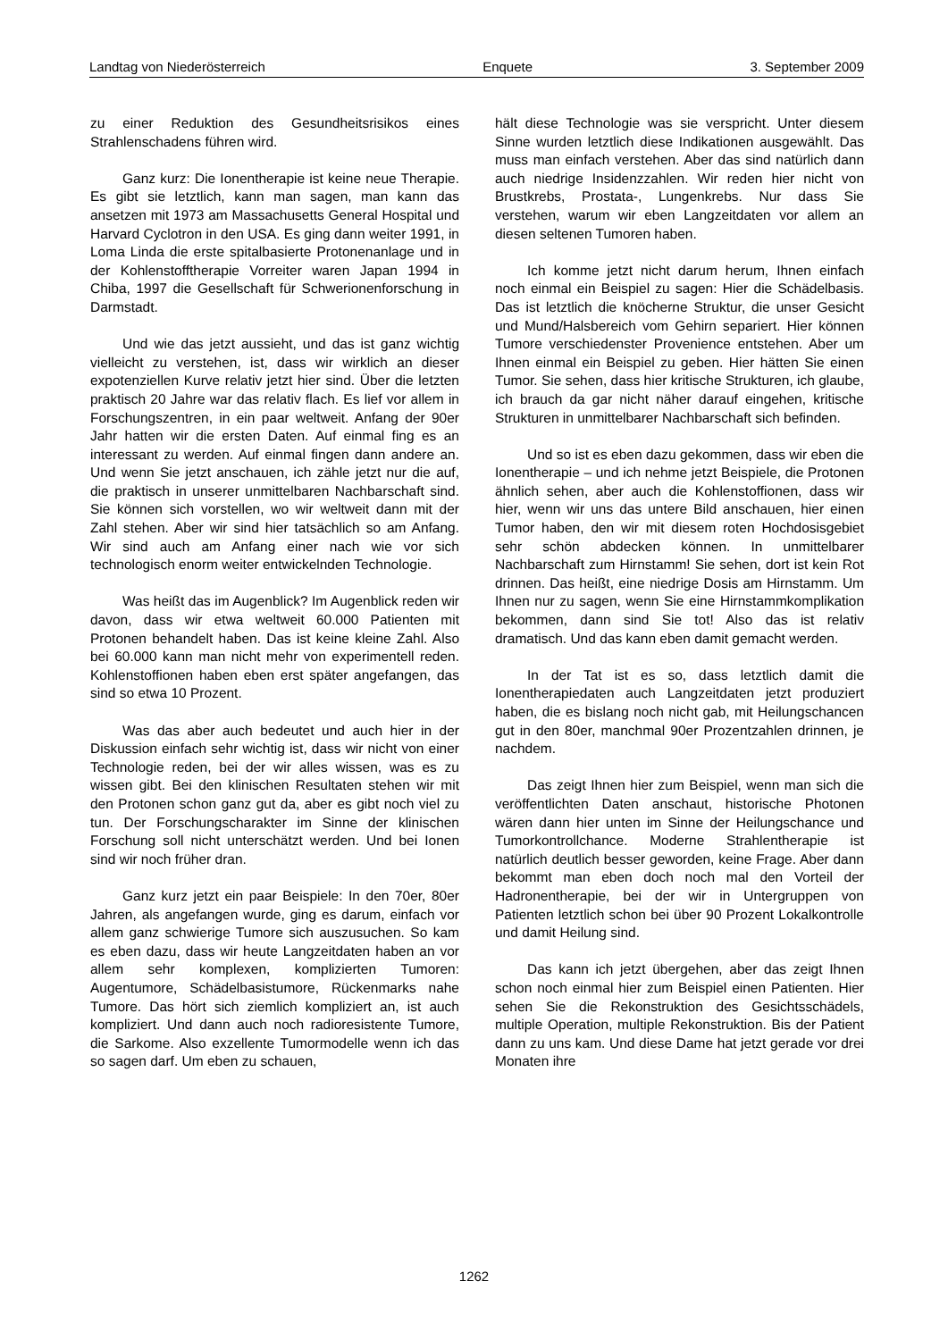Landtag von Niederösterreich Enquete 3. September 2009
zu einer Reduktion des Gesundheitsrisikos eines Strahlenschadens führen wird.
Ganz kurz: Die Ionentherapie ist keine neue Therapie. Es gibt sie letztlich, kann man sagen, man kann das ansetzen mit 1973 am Massachusetts General Hospital und Harvard Cyclotron in den USA. Es ging dann weiter 1991, in Loma Linda die erste spitalbasierte Protonenanlage und in der Kohlenstofftherapie Vorreiter waren Japan 1994 in Chiba, 1997 die Gesellschaft für Schwerionenforschung in Darmstadt.
Und wie das jetzt aussieht, und das ist ganz wichtig vielleicht zu verstehen, ist, dass wir wirklich an dieser expotenziellen Kurve relativ jetzt hier sind. Über die letzten praktisch 20 Jahre war das relativ flach. Es lief vor allem in Forschungszentren, in ein paar weltweit. Anfang der 90er Jahr hatten wir die ersten Daten. Auf einmal fing es an interessant zu werden. Auf einmal fingen dann andere an. Und wenn Sie jetzt anschauen, ich zähle jetzt nur die auf, die praktisch in unserer unmittelbaren Nachbarschaft sind. Sie können sich vorstellen, wo wir weltweit dann mit der Zahl stehen. Aber wir sind hier tatsächlich so am Anfang. Wir sind auch am Anfang einer nach wie vor sich technologisch enorm weiter entwickelnden Technologie.
Was heißt das im Augenblick? Im Augenblick reden wir davon, dass wir etwa weltweit 60.000 Patienten mit Protonen behandelt haben. Das ist keine kleine Zahl. Also bei 60.000 kann man nicht mehr von experimentell reden. Kohlenstoffionen haben eben erst später angefangen, das sind so etwa 10 Prozent.
Was das aber auch bedeutet und auch hier in der Diskussion einfach sehr wichtig ist, dass wir nicht von einer Technologie reden, bei der wir alles wissen, was es zu wissen gibt. Bei den klinischen Resultaten stehen wir mit den Protonen schon ganz gut da, aber es gibt noch viel zu tun. Der Forschungscharakter im Sinne der klinischen Forschung soll nicht unterschätzt werden. Und bei Ionen sind wir noch früher dran.
Ganz kurz jetzt ein paar Beispiele: In den 70er, 80er Jahren, als angefangen wurde, ging es darum, einfach vor allem ganz schwierige Tumore sich auszusuchen. So kam es eben dazu, dass wir heute Langzeitdaten haben an vor allem sehr komplexen, komplizierten Tumoren: Augentumore, Schädelbasistumore, Rückenmarks nahe Tumore. Das hört sich ziemlich kompliziert an, ist auch kompliziert. Und dann auch noch radioresistente Tumore, die Sarkome. Also exzellente Tumormodelle wenn ich das so sagen darf. Um eben zu schauen,
hält diese Technologie was sie verspricht. Unter diesem Sinne wurden letztlich diese Indikationen ausgewählt. Das muss man einfach verstehen. Aber das sind natürlich dann auch niedrige Insidenzzahlen. Wir reden hier nicht von Brustkrebs, Prostata-, Lungenkrebs. Nur dass Sie verstehen, warum wir eben Langzeitdaten vor allem an diesen seltenen Tumoren haben.
Ich komme jetzt nicht darum herum, Ihnen einfach noch einmal ein Beispiel zu sagen: Hier die Schädelbasis. Das ist letztlich die knöcherne Struktur, die unser Gesicht und Mund/Halsbereich vom Gehirn separiert. Hier können Tumore verschiedenster Provenience entstehen. Aber um Ihnen einmal ein Beispiel zu geben. Hier hätten Sie einen Tumor. Sie sehen, dass hier kritische Strukturen, ich glaube, ich brauch da gar nicht näher darauf eingehen, kritische Strukturen in unmittelbarer Nachbarschaft sich befinden.
Und so ist es eben dazu gekommen, dass wir eben die Ionentherapie – und ich nehme jetzt Beispiele, die Protonen ähnlich sehen, aber auch die Kohlenstoffionen, dass wir hier, wenn wir uns das untere Bild anschauen, hier einen Tumor haben, den wir mit diesem roten Hochdosisgebiet sehr schön abdecken können. In unmittelbarer Nachbarschaft zum Hirnstamm! Sie sehen, dort ist kein Rot drinnen. Das heißt, eine niedrige Dosis am Hirnstamm. Um Ihnen nur zu sagen, wenn Sie eine Hirnstammkomplikation bekommen, dann sind Sie tot! Also das ist relativ dramatisch. Und das kann eben damit gemacht werden.
In der Tat ist es so, dass letztlich damit die Ionentherapiedaten auch Langzeitdaten jetzt produziert haben, die es bislang noch nicht gab, mit Heilungschancen gut in den 80er, manchmal 90er Prozentzahlen drinnen, je nachdem.
Das zeigt Ihnen hier zum Beispiel, wenn man sich die veröffentlichten Daten anschaut, historische Photonen wären dann hier unten im Sinne der Heilungschance und Tumorkontrollchance. Moderne Strahlentherapie ist natürlich deutlich besser geworden, keine Frage. Aber dann bekommt man eben doch noch mal den Vorteil der Hadronentherapie, bei der wir in Untergruppen von Patienten letztlich schon bei über 90 Prozent Lokalkontrolle und damit Heilung sind.
Das kann ich jetzt übergehen, aber das zeigt Ihnen schon noch einmal hier zum Beispiel einen Patienten. Hier sehen Sie die Rekonstruktion des Gesichtsschädels, multiple Operation, multiple Rekonstruktion. Bis der Patient dann zu uns kam. Und diese Dame hat jetzt gerade vor drei Monaten ihre
1262